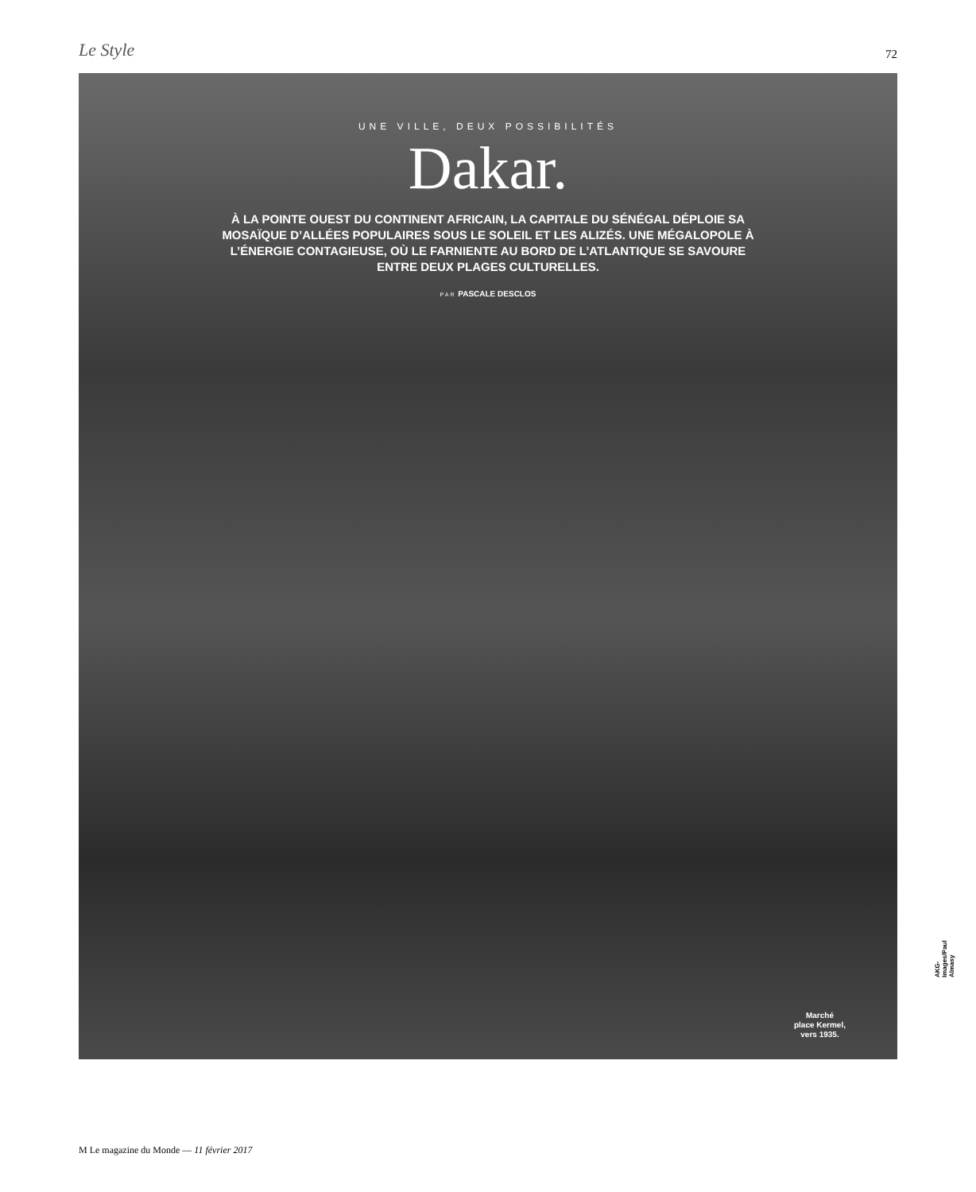Le Style
72
UNE VILLE, DEUX POSSIBILITÉS
Dakar.
À LA POINTE OUEST DU CONTINENT AFRICAIN, LA CAPITALE DU SÉNÉGAL DÉPLOIE SA MOSAÏQUE D’ALLÉES POPULAIRES SOUS LE SOLEIL ET LES ALIZÉS. UNE MÉGALOPOLE À L’ÉNERGIE CONTAGIEUSE, OÙ LE FARNIENTE AU BORD DE L’ATLANTIQUE SE SAVOURE ENTRE DEUX PLAGES CULTURELLES.
PAR PASCALE DESCLOS
Marché
place Kermel,
vers 1935.
AKG-Images/Paul Almasy
M Le magazine du Monde — 11 février 2017